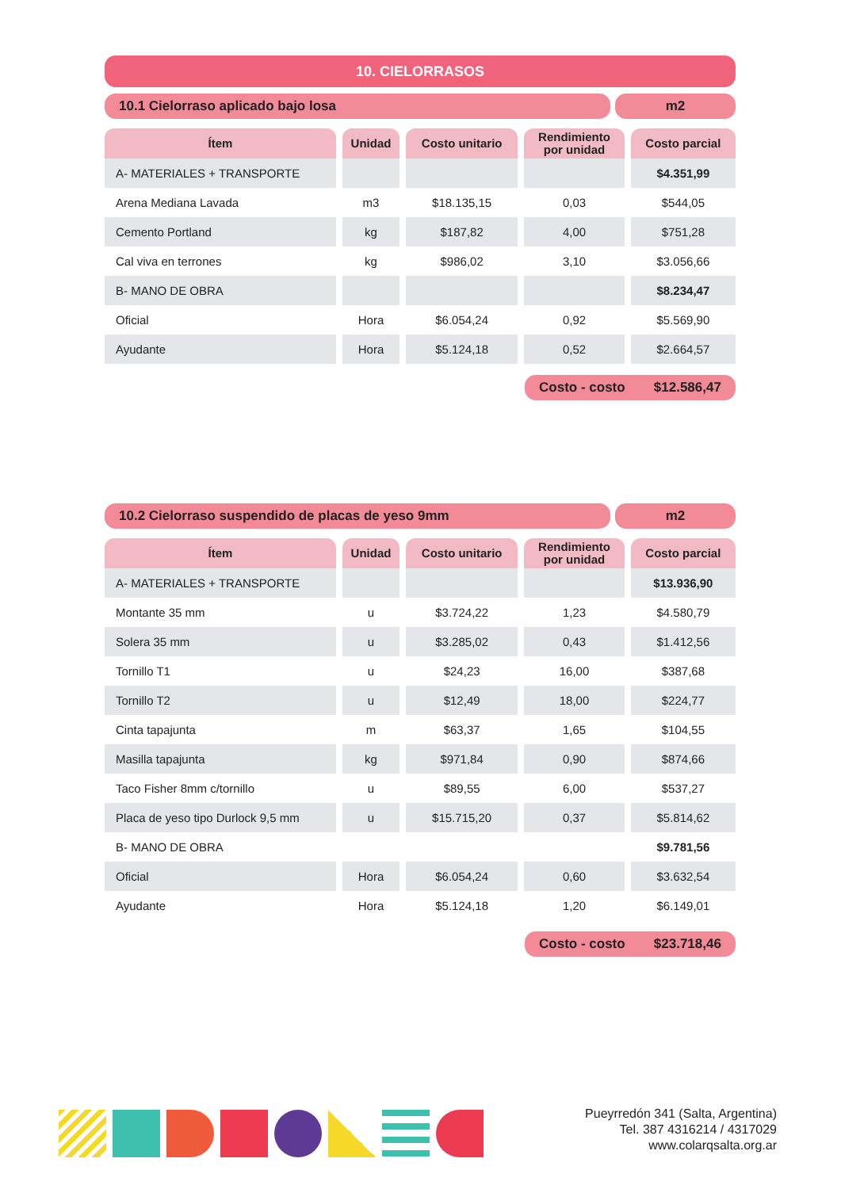10. CIELORRASOS
10.1 Cielorraso aplicado bajo losa
m2
| Ítem | Unidad | Costo unitario | Rendimiento por unidad | Costo parcial |
| --- | --- | --- | --- | --- |
| A- MATERIALES + TRANSPORTE | | | | $4.351,99 |
| Arena Mediana Lavada | m3 | $18.135,15 | 0,03 | $544,05 |
| Cemento Portland | kg | $187,82 | 4,00 | $751,28 |
| Cal viva en terrones | kg | $986,02 | 3,10 | $3.056,66 |
| B- MANO DE OBRA | | | | $8.234,47 |
| Oficial | Hora | $6.054,24 | 0,92 | $5.569,90 |
| Ayudante | Hora | $5.124,18 | 0,52 | $2.664,57 |
Costo - costo $12.586,47
10.2 Cielorraso suspendido de placas de yeso 9mm
m2
| Ítem | Unidad | Costo unitario | Rendimiento por unidad | Costo parcial |
| --- | --- | --- | --- | --- |
| A- MATERIALES + TRANSPORTE | | | | $13.936,90 |
| Montante 35 mm | u | $3.724,22 | 1,23 | $4.580,79 |
| Solera 35 mm | u | $3.285,02 | 0,43 | $1.412,56 |
| Tornillo T1 | u | $24,23 | 16,00 | $387,68 |
| Tornillo T2 | u | $12,49 | 18,00 | $224,77 |
| Cinta tapajunta | m | $63,37 | 1,65 | $104,55 |
| Masilla tapajunta | kg | $971,84 | 0,90 | $874,66 |
| Taco Fisher 8mm c/tornillo | u | $89,55 | 6,00 | $537,27 |
| Placa de yeso tipo Durlock 9,5 mm | u | $15.715,20 | 0,37 | $5.814,62 |
| B- MANO DE OBRA | | | | $9.781,56 |
| Oficial | Hora | $6.054,24 | 0,60 | $3.632,54 |
| Ayudante | Hora | $5.124,18 | 1,20 | $6.149,01 |
Costo - costo $23.718,46
Pueyrredón 341 (Salta, Argentina)
Tel. 387 4316214 / 4317029
www.colarqsalta.org.ar